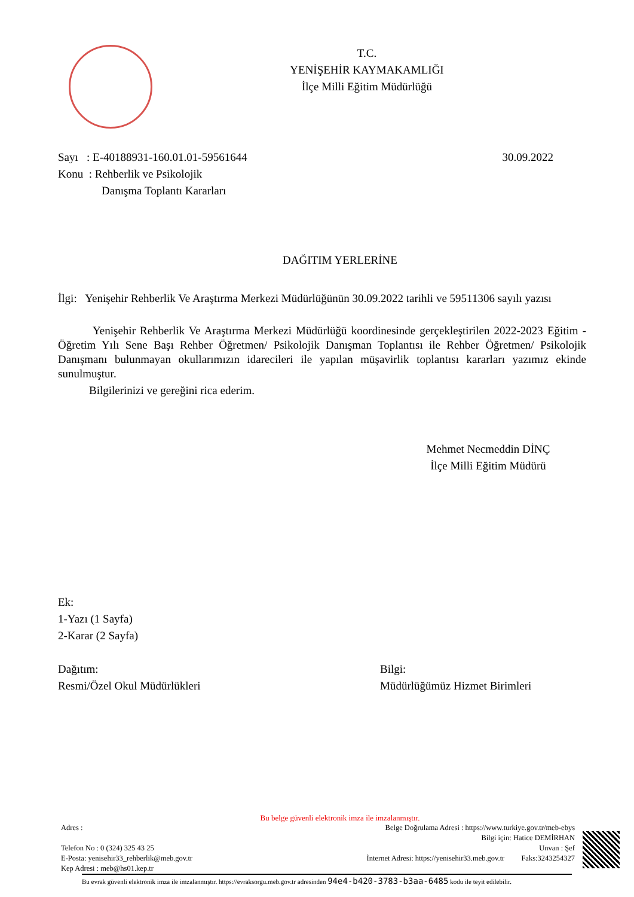T.C.
YENİŞEHİR KAYMAKAMLIĞI
İlçe Milli Eğitim Müdürlüğü
Sayı : E-40188931-160.01.01-59561644 30.09.2022
Konu : Rehberlik ve Psikolojik
Danışma Toplantı Kararları
DAĞITIM YERLERİNE
İlgi: Yenişehir Rehberlik Ve Araştırma Merkezi Müdürlüğünün 30.09.2022 tarihli ve 59511306 sayılı yazısı
Yenişehir Rehberlik Ve Araştırma Merkezi Müdürlüğü koordinesinde gerçekleştirilen 2022-2023 Eğitim - Öğretim Yılı Sene Başı Rehber Öğretmen/ Psikolojik Danışman Toplantısı ile Rehber Öğretmen/ Psikolojik Danışmanı bulunmayan okullarımızın idarecileri ile yapılan müşavirlik toplantısı kararları yazımız ekinde sunulmuştur.
Bilgilerinizi ve gereğini rica ederim.
Mehmet Necmeddin DİNÇ
İlçe Milli Eğitim Müdürü
Ek:
1-Yazı (1 Sayfa)
2-Karar (2 Sayfa)
Dağıtım:
Resmi/Özel Okul Müdürlükleri
Bilgi:
Müdürlüğümüz Hizmet Birimleri
Bu belge güvenli elektronik imza ile imzalanmıştır.
Adres :
Telefon No : 0 (324) 325 43 25
E-Posta: yenisehir33_rehberlik@meb.gov.tr
Kep Adresi : meb@hs01.kep.tr
Belge Doğrulama Adresi : https://www.turkiye.gov.tr/meb-ebys
Bilgi için: Hatice DEMİRHAN
Unvan : Şef
İnternet Adresi: https://yenisehir33.meb.gov.tr Faks:3243254327
Bu evrak güvenli elektronik imza ile imzalanmıştır. https://evraksorgu.meb.gov.tr adresinden 94e4-b420-3783-b3aa-6485 kodu ile teyit edilebilir.